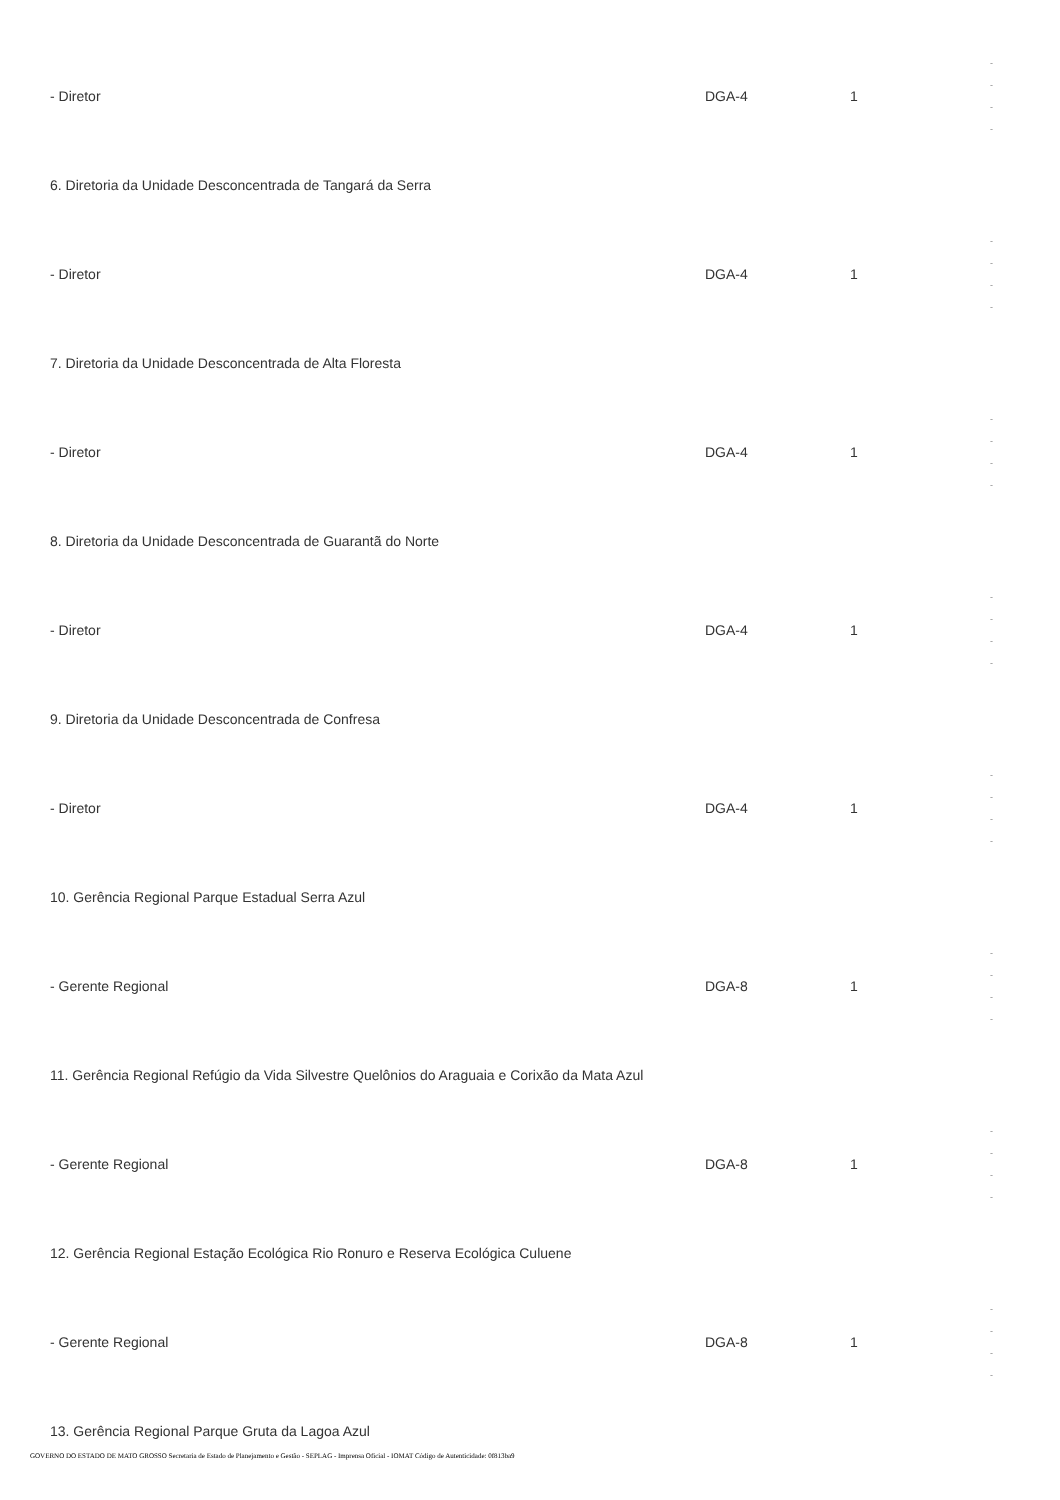| - Diretor | DGA-4 | 1 | - - - - |
| 6. Diretoria da Unidade Desconcentrada de Tangará da Serra | | | |
| - Diretor | DGA-4 | 1 | - - - - |
| 7. Diretoria da Unidade Desconcentrada de Alta Floresta | | | |
| - Diretor | DGA-4 | 1 | - - - - |
| 8. Diretoria da Unidade Desconcentrada de Guarantã do Norte | | | |
| - Diretor | DGA-4 | 1 | - - - - |
| 9. Diretoria da Unidade Desconcentrada de Confresa | | | |
| - Diretor | DGA-4 | 1 | - - - - |
| 10. Gerência Regional Parque Estadual Serra Azul | | | |
| - Gerente Regional | DGA-8 | 1 | - - - - |
| 11. Gerência Regional Refúgio da Vida Silvestre Quelônios do Araguaia e Corixão da Mata Azul | | | |
| - Gerente Regional | DGA-8 | 1 | - - - - |
| 12. Gerência Regional Estação Ecológica Rio Ronuro e Reserva Ecológica Culuene | | | |
| - Gerente Regional | DGA-8 | 1 | - - - - |
| 13. Gerência Regional Parque Gruta da Lagoa Azul | | | |
GOVERNO DO ESTADO DE MATO GROSSO Secretaria de Estado de Planejamento e Gestão - SEPLAG - Imprensa Oficial - IOMAT Código de Autenticidade: 0f813ba9